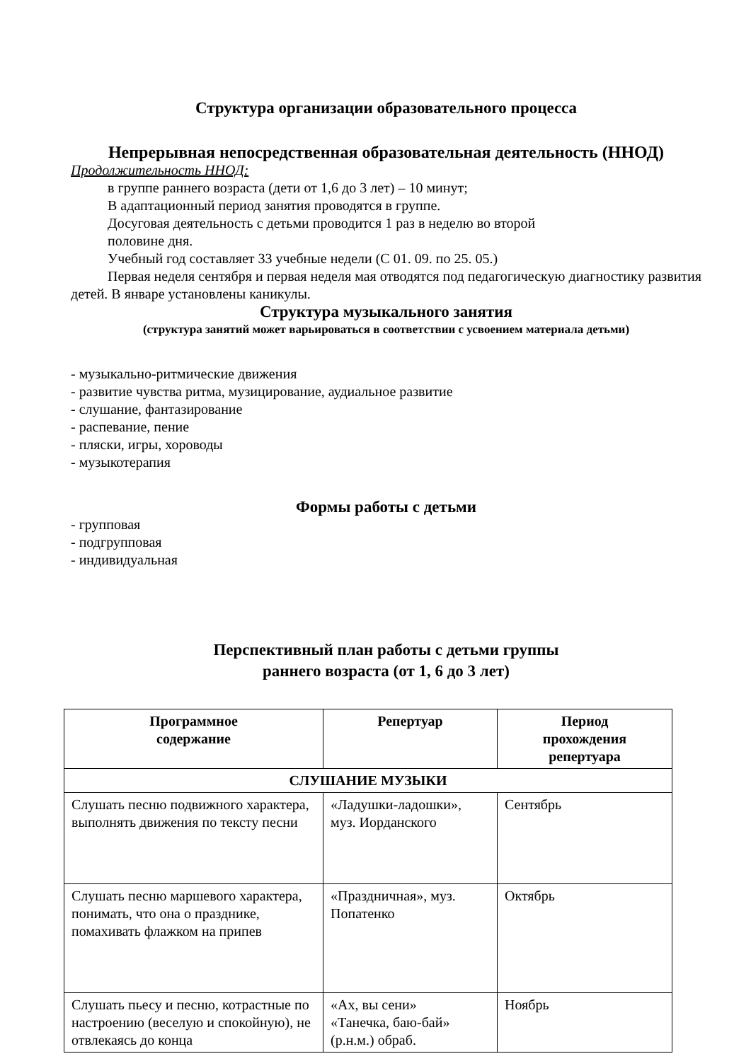Структура организации образовательного процесса
Непрерывная непосредственная образовательная деятельность (ННОД)
Продолжительность ННОД:
в группе раннего возраста (дети от 1,6 до 3 лет) – 10 минут;
В адаптационный период занятия проводятся в группе.
Досуговая деятельность с детьми проводится 1 раз в неделю во второй
половине дня.
Учебный год составляет 33 учебные недели (С 01. 09. по 25. 05.)
Первая неделя сентября и первая неделя мая отводятся под педагогическую диагностику развития детей. В январе установлены каникулы.
Структура музыкального занятия
(структура занятий может варьироваться в соответствии с усвоением материала детьми)
- музыкально-ритмические движения
- развитие чувства ритма, музицирование, аудиальное развитие
- слушание, фантазирование
- распевание, пение
- пляски, игры, хороводы
- музыкотерапия
Формы работы с детьми
- групповая
- подгрупповая
- индивидуальная
Перспективный план работы с детьми группы
раннего возраста (от 1, 6 до 3 лет)
| Программное содержание | Репертуар | Период прохождения репертуара |
| --- | --- | --- |
| СЛУШАНИЕ МУЗЫКИ | | |
| Слушать песню подвижного характера, выполнять движения по тексту песни | «Ладушки-ладошки», муз. Иорданского | Сентябрь |
| Слушать песню маршевого характера, понимать, что она о празднике, помахивать флажком на припев | «Праздничная», муз. Попатенко | Октябрь |
| Слушать пьесу и песню, котрастные по настроению (веселую и спокойную), не отвлекаясь до конца | «Ах, вы сени» «Танечка, баю-бай» (р.н.м.) обраб. | Ноябрь |